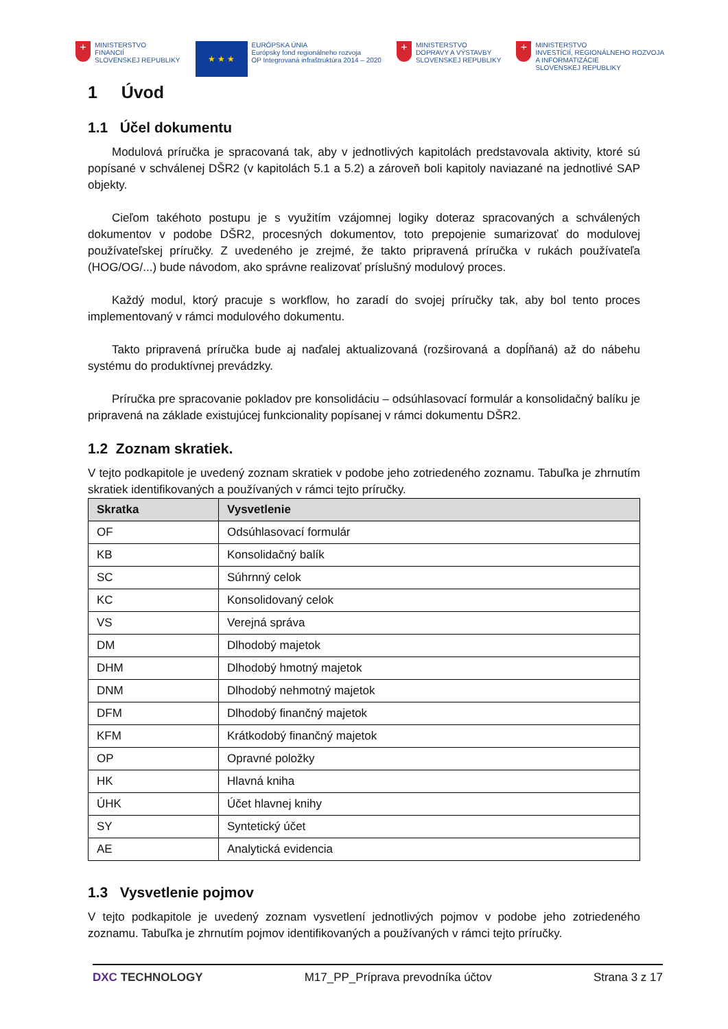+
MINISTERSTVO
FINANCIÍ
SLOVENSKEJ REPUBLIKY
★ ★ ★
EURÓPSKA ÚNIA
Európsky fond regionálneho rozvoja
OP Integrovaná infraštruktúra 2014 – 2020
+
MINISTERSTVO
DOPRAVY A VÝSTAVBY
SLOVENSKEJ REPUBLIKY
+
MINISTERSTVO
INVESTÍCIÍ, REGIONÁLNEHO ROZVOJA
A INFORMATIZÁCIE
SLOVENSKEJ REPUBLIKY
1 Úvod
1.1 Účel dokumentu
Modulová príručka je spracovaná tak, aby v jednotlivých kapitolách predstavovala aktivity, ktoré sú popísané v schválenej DŠR2 (v kapitolách 5.1 a 5.2) a zároveň boli kapitoly naviazané na jednotlivé SAP objekty.
Cieľom takéhoto postupu je s využitím vzájomnej logiky doteraz spracovaných a schválených dokumentov v podobe DŠR2, procesných dokumentov, toto prepojenie sumarizovať do modulovej používateľskej príručky. Z uvedeného je zrejmé, že takto pripravená príručka v rukách používateľa (HOG/OG/...) bude návodom, ako správne realizovať príslušný modulový proces.
Každý modul, ktorý pracuje s workflow, ho zaradí do svojej príručky tak, aby bol tento proces implementovaný v rámci modulového dokumentu.
Takto pripravená príručka bude aj naďalej aktualizovaná (rozširovaná a dopĺňaná) až do nábehu systému do produktívnej prevádzky.
Príručka pre spracovanie pokladov pre konsolidáciu – odsúhlasovací formulár a konsolidačný balíku je pripravená na základe existujúcej funkcionality popísanej v rámci dokumentu DŠR2.
1.2 Zoznam skratiek.
V tejto podkapitole je uvedený zoznam skratiek v podobe jeho zotriedeného zoznamu. Tabuľka je zhrnutím skratiek identifikovaných a používaných v rámci tejto príručky.
| Skratka | Vysvetlenie |
| --- | --- |
| OF | Odsúhlasovací formulár |
| KB | Konsolidačný balík |
| SC | Súhrnný celok |
| KC | Konsolidovaný celok |
| VS | Verejná správa |
| DM | Dlhodobý majetok |
| DHM | Dlhodobý hmotný majetok |
| DNM | Dlhodobý nehmotný majetok |
| DFM | Dlhodobý finančný majetok |
| KFM | Krátkodobý finančný majetok |
| OP | Opravné položky |
| HK | Hlavná kniha |
| ÚHK | Účet hlavnej knihy |
| SY | Syntetický účet |
| AE | Analytická evidencia |
1.3 Vysvetlenie pojmov
V tejto podkapitole je uvedený zoznam vysvetlení jednotlivých pojmov v podobe jeho zotriedeného zoznamu. Tabuľka je zhrnutím pojmov identifikovaných a používaných v rámci tejto príručky.
DXC TECHNOLOGY M17_PP_Príprava prevodníka účtov Strana 3 z 17